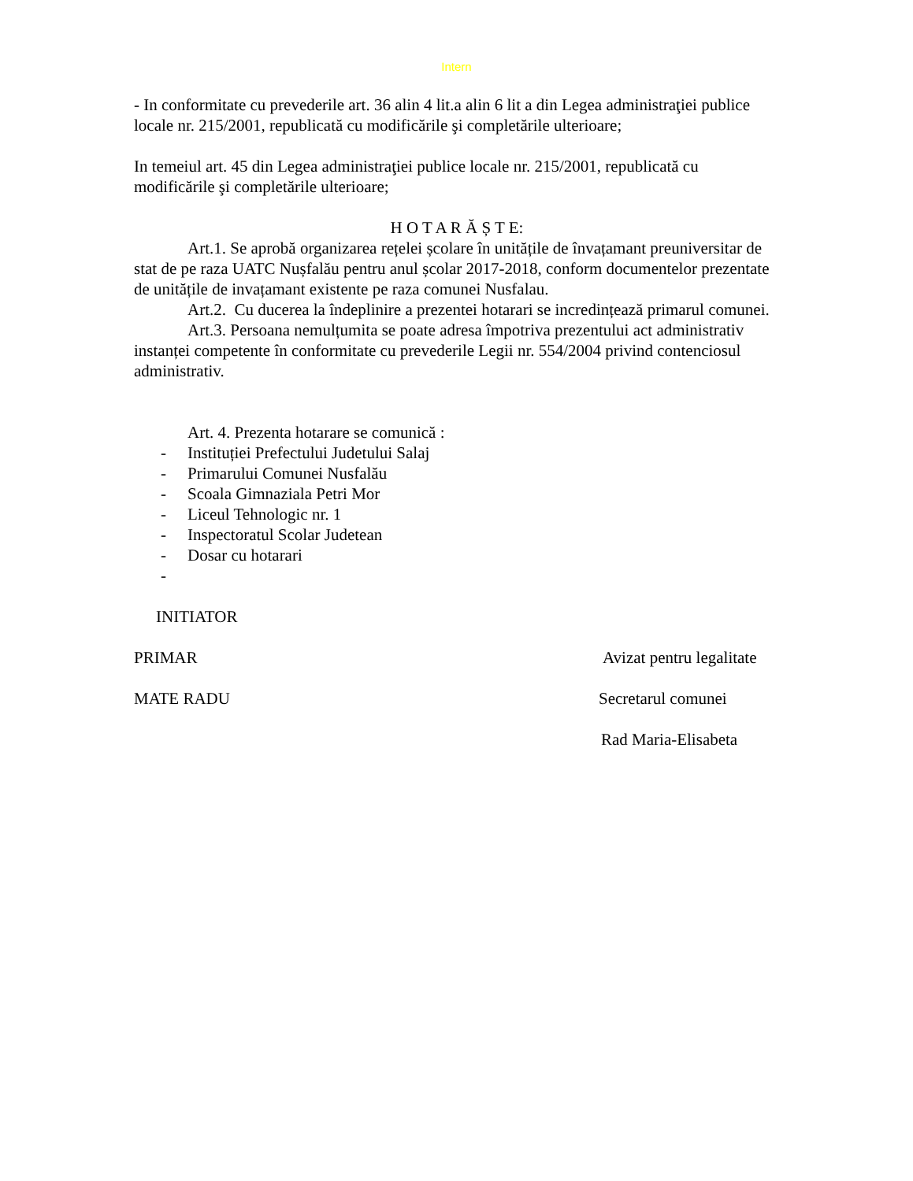Intern
- In conformitate cu prevederile art. 36 alin 4 lit.a alin 6 lit a din Legea administraţiei publice locale nr. 215/2001, republicată cu modificările şi completările ulterioare;
In temeiul art. 45 din Legea administraţiei publice locale nr. 215/2001, republicată cu modificările şi completările ulterioare;
H O T A R Ă Ș T E:
Art.1. Se aprobă organizarea rețelei școlare în unitățile de învațamant preuniversitar de stat de pe raza UATC Nușfalău pentru anul școlar 2017-2018, conform documentelor prezentate de unitățile de invațamant existente pe raza comunei Nusfalau.
Art.2. Cu ducerea la îndeplinire a prezentei hotarari se incredințează primarul comunei.
Art.3. Persoana nemulțumita se poate adresa împotriva prezentului act administrativ instanței competente în conformitate cu prevederile Legii nr. 554/2004 privind contenciosul administrativ.
Art. 4. Prezenta hotarare se comunică :
- Instituției Prefectului Judetului Salaj
- Primarului Comunei Nusfalău
- Scoala Gimnaziala Petri Mor
- Liceul Tehnologic nr. 1
- Inspectoratul Scolar Judetean
- Dosar cu hotarari
-
INITIATOR
PRIMAR Avizat pentru legalitate
MATE RADU Secretarul comunei
Rad Maria-Elisabeta